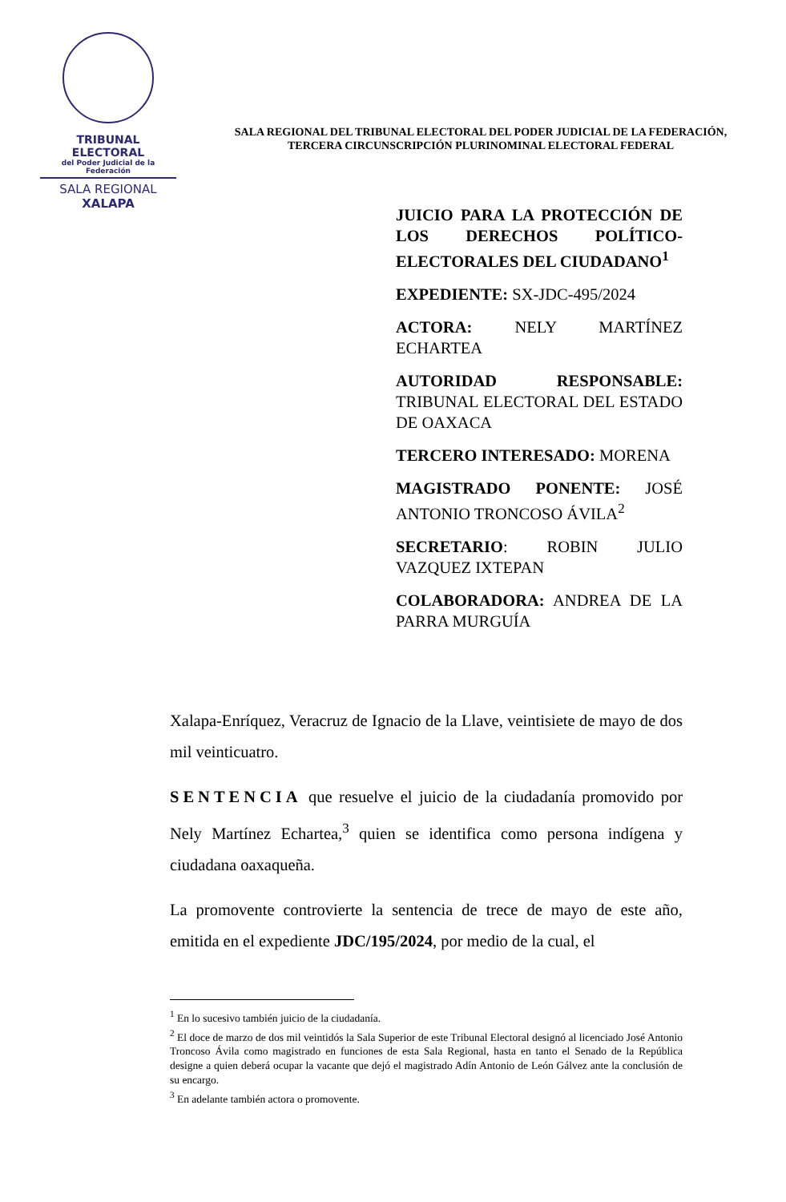TRIBUNAL ELECTORAL
del Poder Judicial de la Federación
SALA REGIONAL
XALAPA
SALA REGIONAL DEL TRIBUNAL ELECTORAL DEL PODER JUDICIAL DE LA FEDERACIÓN, TERCERA CIRCUNSCRIPCIÓN PLURINOMINAL ELECTORAL FEDERAL
JUICIO PARA LA PROTECCIÓN DE LOS DERECHOS POLÍTICO-ELECTORALES DEL CIUDADANO<sup>1</sup>
EXPEDIENTE: SX-JDC-495/2024
ACTORA: NELY MARTÍNEZ ECHARTEA
AUTORIDAD RESPONSABLE: TRIBUNAL ELECTORAL DEL ESTADO DE OAXACA
TERCERO INTERESADO: MORENA
MAGISTRADO PONENTE: JOSÉ ANTONIO TRONCOSO ÁVILA<sup>2</sup>
SECRETARIO: ROBIN JULIO VAZQUEZ IXTEPAN
COLABORADORA: ANDREA DE LA PARRA MURGUÍA
Xalapa-Enríquez, Veracruz de Ignacio de la Llave, veintisiete de mayo de dos mil veinticuatro.
SENTENCIA que resuelve el juicio de la ciudadanía promovido por Nely Martínez Echartea,<sup>3</sup> quien se identifica como persona indígena y ciudadana oaxaqueña.
La promovente controvierte la sentencia de trece de mayo de este año, emitida en el expediente JDC/195/2024, por medio de la cual, el
<sup>1</sup> En lo sucesivo también juicio de la ciudadanía.
<sup>2</sup> El doce de marzo de dos mil veintidós la Sala Superior de este Tribunal Electoral designó al licenciado José Antonio Troncoso Ávila como magistrado en funciones de esta Sala Regional, hasta en tanto el Senado de la República designe a quien deberá ocupar la vacante que dejó el magistrado Adín Antonio de León Gálvez ante la conclusión de su encargo.
<sup>3</sup> En adelante también actora o promovente.